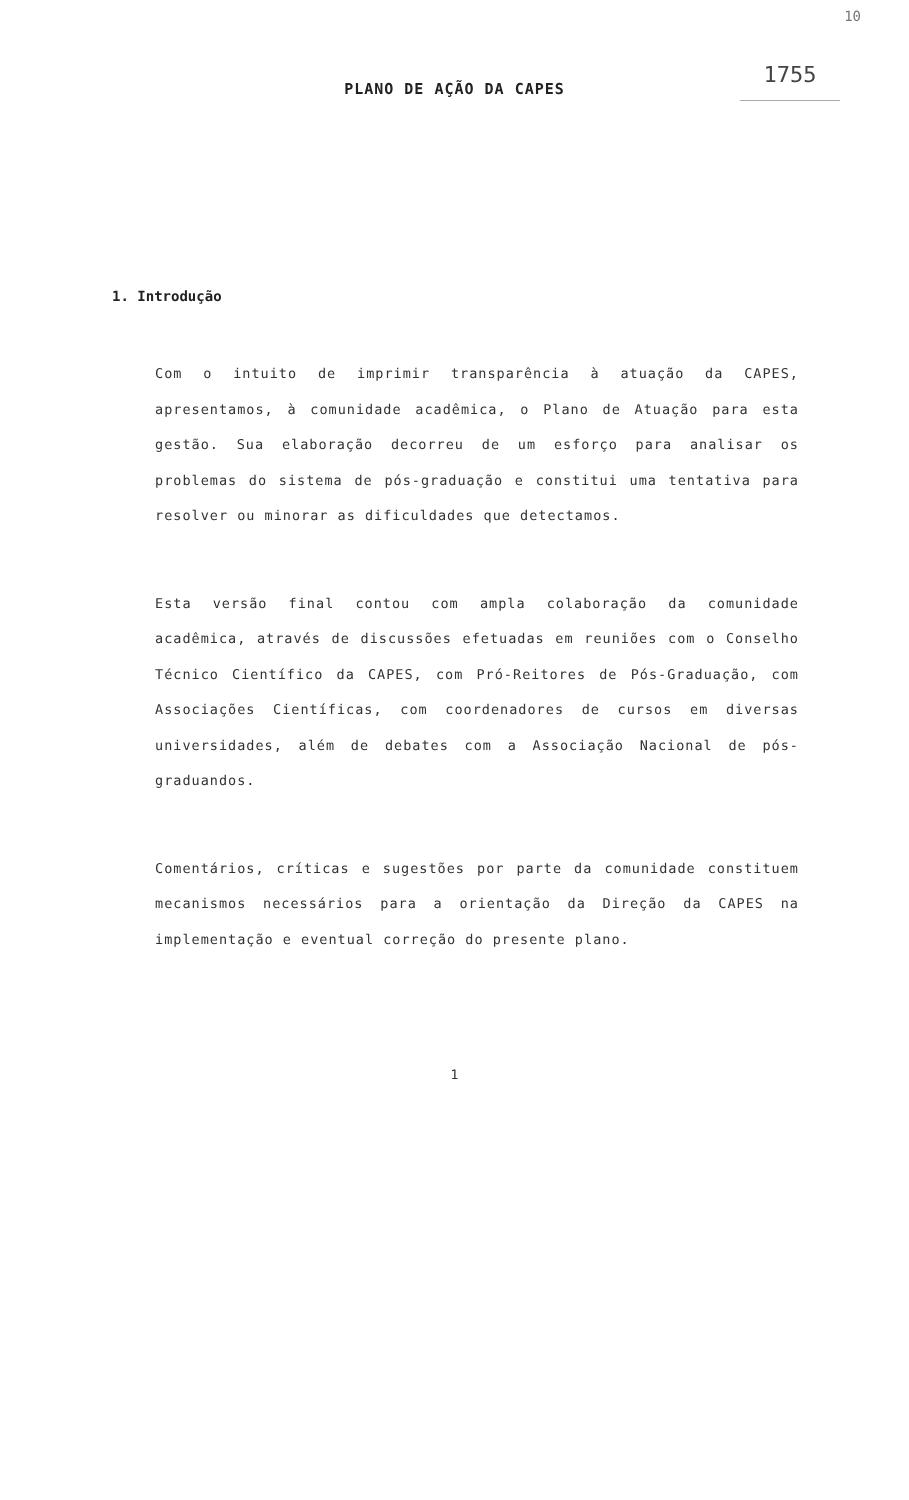10
1755
PLANO DE AÇÃO DA CAPES
1. Introdução
Com o intuito de imprimir transparência à atuação da CAPES, apresentamos, à comunidade acadêmica, o Plano de Atuação para esta gestão. Sua elaboração decorreu de um esforço para analisar os problemas do sistema de pós-graduação e constitui uma tentativa para resolver ou minorar as dificuldades que detectamos.
Esta versão final contou com ampla colaboração da comunidade acadêmica, através de discussões efetuadas em reuniões com o Conselho Técnico Científico da CAPES, com Pró-Reitores de Pós-Graduação, com Associações Científicas, com coordenadores de cursos em diversas universidades, além de debates com a Associação Nacional de pós-graduandos.
Comentários, críticas e sugestões por parte da comunidade constituem mecanismos necessários para a orientação da Direção da CAPES na implementação e eventual correção do presente plano.
1